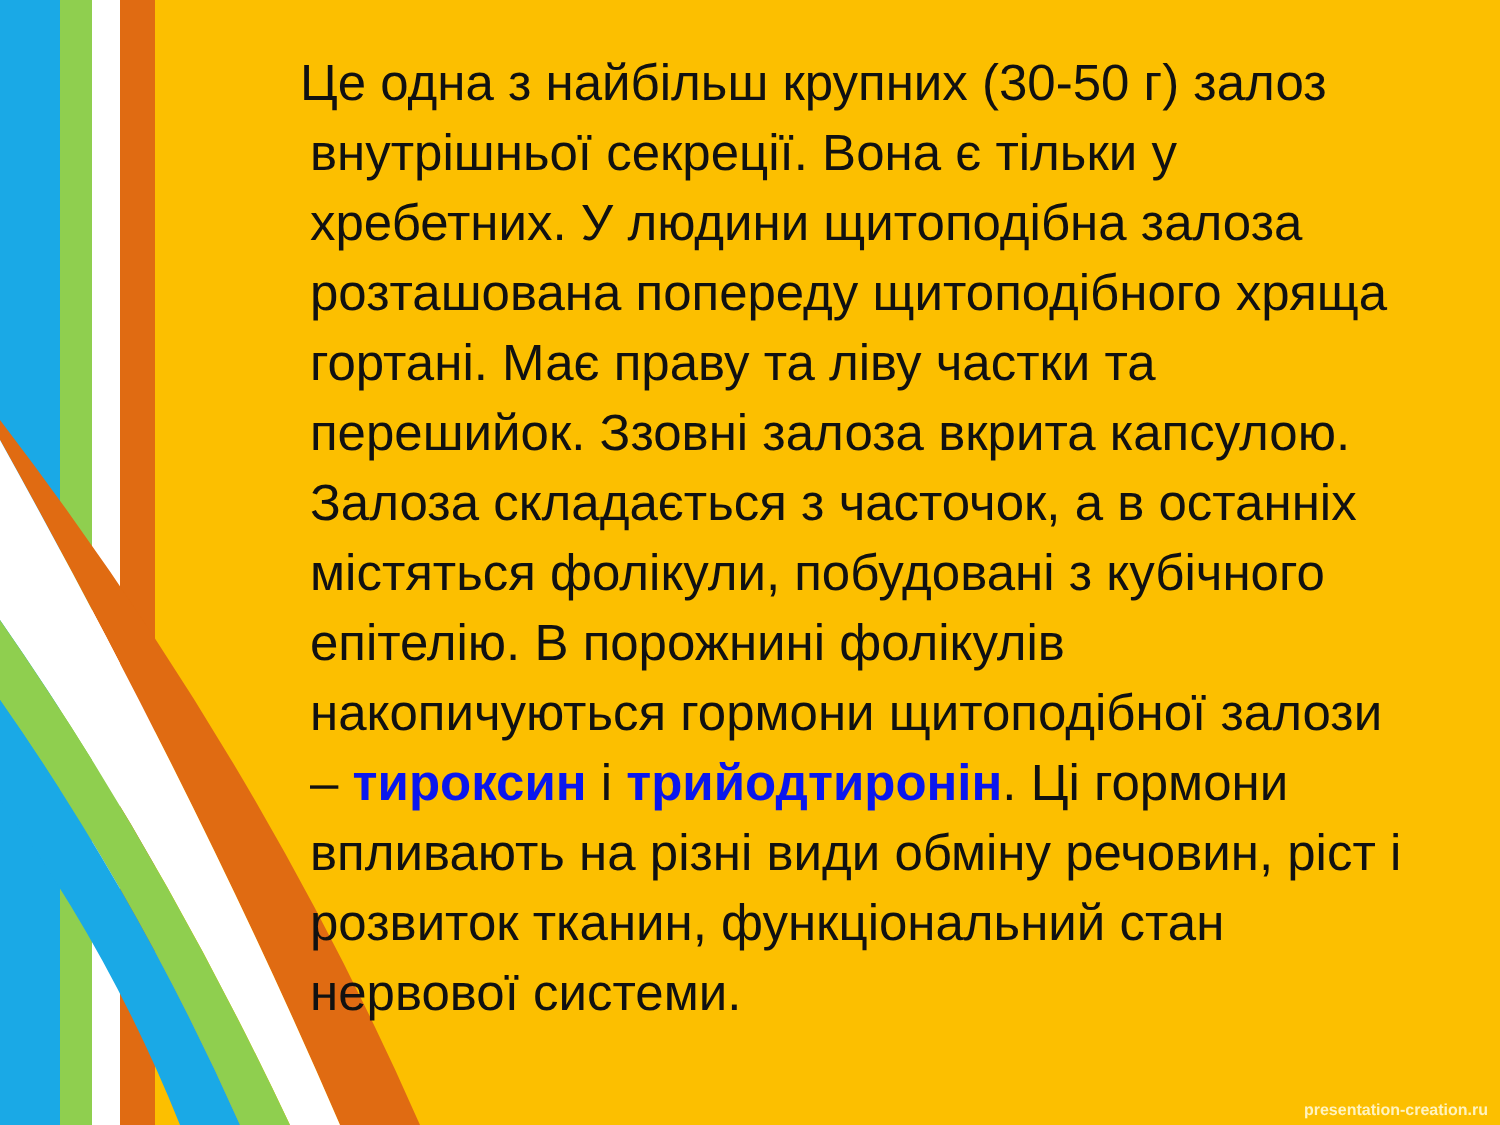Це одна з найбільш крупних (30-50 г) залоз внутрішньої секреції. Вона є тільки у хребетних. У людини щитоподібна залоза розташована попереду щитоподібного хряща гортані. Має праву та ліву частки та перешийок. Ззовні залоза вкрита капсулою. Залоза складається з часточок, а в останніх містяться фолікули, побудовані з кубічного епітелію. В порожнині фолікулів накопичуються гормони щитоподібної залози – тироксин і трийодтиронін. Ці гормони впливають на різні види обміну речовин, ріст і розвиток тканин, функціональний стан нервової системи.
presentation-creation.ru